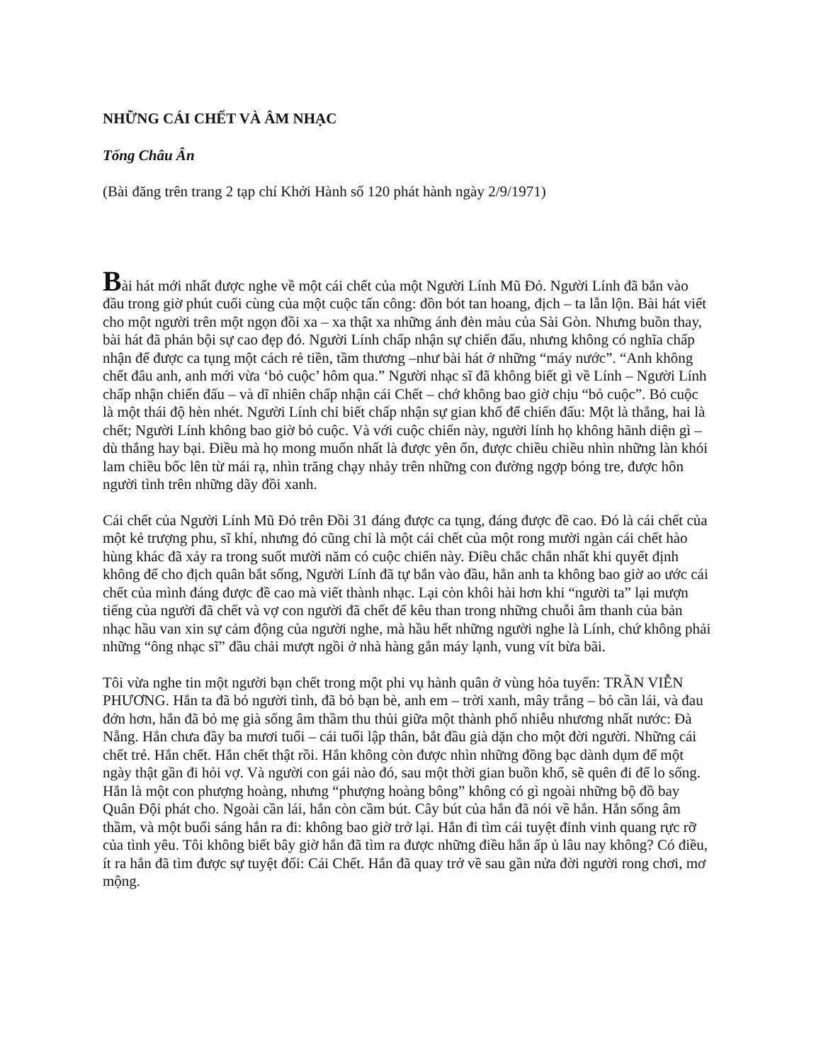NHỮNG CÁI CHẾT VÀ ÂM NHẠC
Tống Châu Ân
(Bài đăng trên trang 2 tạp chí Khởi Hành số 120 phát hành ngày 2/9/1971)
Bài hát mới nhất được nghe về một cái chết của một Người Lính Mũ Đỏ. Người Lính đã bắn vào đầu trong giờ phút cuối cùng của một cuộc tấn công: đồn bót tan hoang, địch – ta lẫn lộn. Bài hát viết cho một người trên một ngọn đồi xa – xa thật xa những ánh đèn màu của Sài Gòn. Nhưng buồn thay, bài hát đã phản bội sự cao đẹp đó. Người Lính chấp nhận sự chiến đấu, nhưng không có nghĩa chấp nhận để được ca tụng một cách rẻ tiền, tầm thương –như bài hát ở những “máy nước”. “Anh không chết đâu anh, anh mới vừa ‘bỏ cuộc’ hôm qua.” Người nhạc sĩ đã không biết gì về Lính – Người Lính chấp nhận chiến đấu – và dĩ nhiên chấp nhận cái Chết – chớ không bao giờ chịu “bỏ cuộc”. Bỏ cuộc là một thái độ hèn nhét. Người Lính chỉ biết chấp nhận sự gian khổ để chiến đấu: Một là thắng, hai là chết; Người Lính không bao giờ bỏ cuộc. Và với cuộc chiến này, người lính họ không hãnh diện gì – dù thắng hay bại. Điều mà họ mong muốn nhất là được yên ổn, được chiều chiều nhìn những làn khói lam chiều bốc lên từ mái rạ, nhìn trăng chạy nhảy trên những con đường ngợp bóng tre, được hôn người tình trên những dãy đồi xanh.
Cái chết của Người Lính Mũ Đỏ trên Đồi 31 đáng được ca tụng, đáng được đề cao. Đó là cái chết của một kẻ trượng phu, sĩ khí, nhưng đó cũng chỉ là một cái chết của một rong mười ngàn cái chết hào hùng khác đã xảy ra trong suốt mười năm có cuộc chiến này. Điều chắc chắn nhất khi quyết định không để cho địch quân bắt sống, Người Lính đã tự bắn vào đầu, hẳn anh ta không bao giờ ao ước cái chết của mình đáng được đề cao mà viết thành nhạc. Lại còn khôi hài hơn khi “người ta” lại mượn tiếng của người đã chết và vợ con người đã chết để kêu than trong những chuỗi âm thanh của bản nhạc hầu van xin sự cảm động của người nghe, mà hầu hết những người nghe là Lính, chứ không phải những “ông nhạc sĩ” đầu chải mượt ngồi ở nhà hàng gắn máy lạnh, vung vít bừa bãi.
Tôi vừa nghe tin một người bạn chết trong một phi vụ hành quân ở vùng hỏa tuyến: TRẦN VIỄN PHƯƠNG. Hắn ta đã bỏ người tình, đã bỏ bạn bè, anh em – trời xanh, mây trắng – bỏ cần lái, và đau đớn hơn, hắn đã bỏ mẹ già sống âm thầm thu thủi giữa một thành phố nhiễu nhương nhất nước: Đà Nẵng. Hắn chưa đầy ba mươi tuổi – cái tuổi lập thân, bắt đầu già dặn cho một đời người. Những cái chết trẻ. Hắn chết. Hắn chết thật rồi. Hắn không còn được nhìn những đồng bạc dành dụm để một ngày thật gần đi hỏi vợ. Và người con gái nào đó, sau một thời gian buồn khổ, sẽ quên đi để lo sống. Hắn là một con phượng hoàng, nhưng “phượng hoàng bông” không có gì ngoài những bộ đồ bay Quân Đội phát cho. Ngoài cần lái, hắn còn cầm bút. Cây bút của hắn đã nói về hắn. Hắn sống âm thầm, và một buổi sáng hắn ra đi: không bao giờ trở lại. Hắn đi tìm cái tuyệt đỉnh vinh quang rực rỡ của tình yêu. Tôi không biết bây giờ hắn đã tìm ra được những điều hắn ấp ủ lâu nay không? Có điều, ít ra hắn đã tìm được sự tuyệt đối: Cái Chết. Hắn đã quay trở về sau gần nửa đời người rong chơi, mơ mộng.